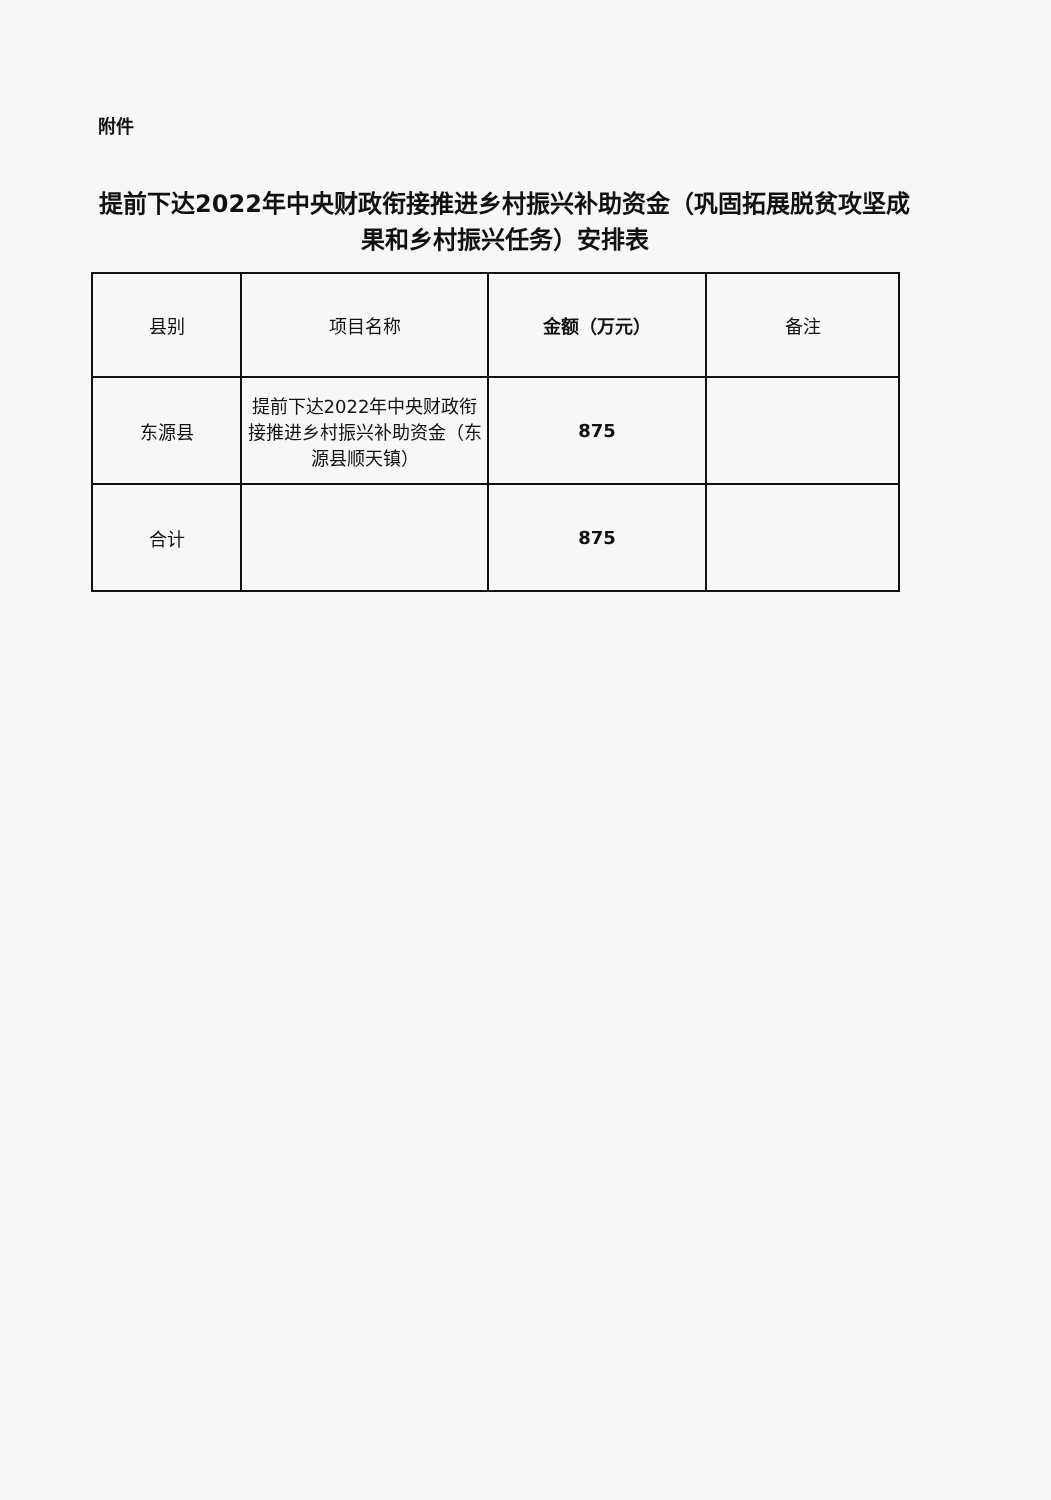附件
提前下达2022年中央财政衔接推进乡村振兴补助资金（巩固拓展脱贫攻坚成果和乡村振兴任务）安排表
| 县别 | 项目名称 | 金额（万元） | 备注 |
| --- | --- | --- | --- |
| 东源县 | 提前下达2022年中央财政衔接推进乡村振兴补助资金（东源县顺天镇） | 875 | |
| 合计 | | 875 | |